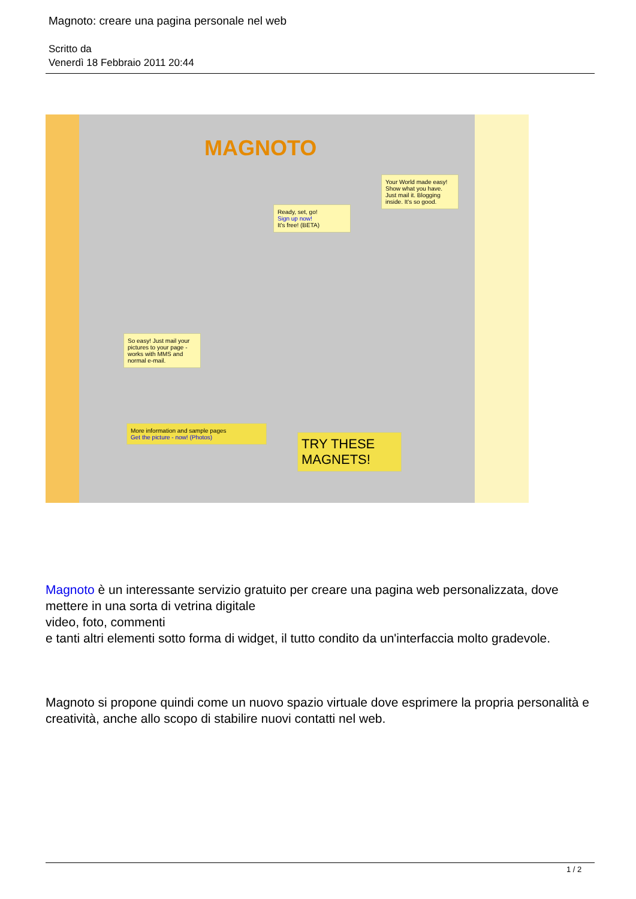Magnoto: creare una pagina personale nel web
Scritto da
Venerdì 18 Febbraio 2011 20:44
MAGNOTO
Ready, set, go!
Sign up now!
It's free! (BETA)
Your World made easy!
Show what you have. Just mail it. Blogging inside. It's so good.
So easy! Just mail your pictures to your page - works with MMS and normal e-mail.
More information and sample pages
Get the picture - now! (Photos)
TRY THESE MAGNETS!
Magnoto è un interessante servizio gratuito per creare una pagina web personalizzata, dove mettere in una sorta di vetrina digitale
video, foto, commenti
e tanti altri elementi sotto forma di widget, il tutto condito da un'interfaccia molto gradevole.
Magnoto si propone quindi come un nuovo spazio virtuale dove esprimere la propria personalità e creatività, anche allo scopo di stabilire nuovi contatti nel web.
1 / 2